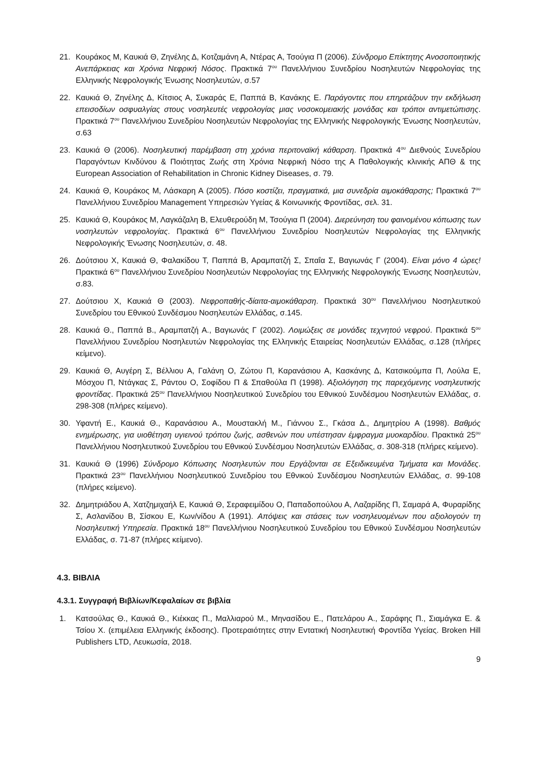21. Κουράκος Μ, Καυκιά Θ, Ζηνέλης Δ, Κοτζαμάνη Α, Ντέρας Α, Τσούγια Π (2006). Σύνδρομο Επίκτητης Ανοσοποιητικής Ανεπάρκειας και Χρόνια Νεφρική Νόσος. Πρακτικά 7<sup>ου</sup> Πανελλήνιου Συνεδρίου Νοσηλευτών Νεφρολογίας της Ελληνικής Νεφρολογικής Ένωσης Νοσηλευτών, σ.57
22. Καυκιά Θ, Ζηνέλης Δ, Κίτσιος Α, Συκαράς Ε, Παππά Β, Κανάκης Ε. Παράγοντες που επηρεάζουν την εκδήλωση επεισοδίων οσφυαλγίας στους νοσηλευτές νεφρολογίας μιας νοσοκομειακής μονάδας και τρόποι αντιμετώπισης. Πρακτικά 7<sup>ου</sup> Πανελλήνιου Συνεδρίου Νοσηλευτών Νεφρολογίας της Ελληνικής Νεφρολογικής Ένωσης Νοσηλευτών, σ.63
23. Καυκιά Θ (2006). Νοσηλευτική παρέμβαση στη χρόνια περιτοναϊκή κάθαρση. Πρακτικά 4<sup>ου</sup> Διεθνούς Συνεδρίου Παραγόντων Κινδύνου & Ποιότητας Ζωής στη Χρόνια Νεφρική Νόσο της Α Παθολογικής κλινικής ΑΠΘ & της European Association of Rehabilitation in Chronic Kidney Diseases, σ. 79.
24. Καυκιά Θ, Κουράκος Μ, Λάσκαρη Α (2005). Πόσο κοστίζει, πραγματικά, μια συνεδρία αιμοκάθαρσης; Πρακτικά 7<sup>ου</sup> Πανελλήνιου Συνεδρίου Management Υπηρεσιών Υγείας & Κοινωνικής Φροντίδας, σελ. 31.
25. Καυκιά Θ, Κουράκος Μ, Λαγκάζαλη Β, Ελευθερούδη Μ, Τσούγια Π (2004). Διερεύνηση του φαινομένου κόπωσης των νοσηλευτών νεφρολογίας. Πρακτικά 6<sup>ου</sup> Πανελλήνιου Συνεδρίου Νοσηλευτών Νεφρολογίας της Ελληνικής Νεφρολογικής Ένωσης Νοσηλευτών, σ. 48.
26. Δούτσιου Χ, Καυκιά Θ, Φαλακίδου Τ, Παππά Β, Αραμπατζή Σ, Σπαΐα Σ, Βαγιωνάς Γ (2004). Είναι μόνο 4 ώρες! Πρακτικά 6<sup>ου</sup> Πανελλήνιου Συνεδρίου Νοσηλευτών Νεφρολογίας της Ελληνικής Νεφρολογικής Ένωσης Νοσηλευτών, σ.83.
27. Δούτσιου Χ, Καυκιά Θ (2003). Νεφροπαθής-δίαιτα-αιμοκάθαρση. Πρακτικά 30<sup>ου</sup> Πανελλήνιου Νοσηλευτικού Συνεδρίου του Εθνικού Συνδέσμου Νοσηλευτών Ελλάδας, σ.145.
28. Καυκιά Θ., Παππά Β., Αραμπατζή Α., Βαγιωνάς Γ (2002). Λοιμώξεις σε μονάδες τεχνητού νεφρού. Πρακτικά 5<sup>ου</sup> Πανελλήνιου Συνεδρίου Νοσηλευτών Νεφρολογίας της Ελληνικής Εταιρείας Νοσηλευτών Ελλάδας, σ.128 (πλήρες κείμενο).
29. Καυκιά Θ, Αυγέρη Σ, Βέλλιου Α, Γαλάνη Ο, Ζώτου Π, Καρανάσιου Α, Κασκάνης Δ, Κατσικούμπα Π, Λούλα Ε, Μόσχου Π, Ντάγκας Σ, Ράντου Ο, Σοφίδου Π & Σπαθούλα Π (1998). Αξιολόγηση της παρεχόμενης νοσηλευτικής φροντίδας. Πρακτικά 25<sup>ου</sup> Πανελλήνιου Νοσηλευτικού Συνεδρίου του Εθνικού Συνδέσμου Νοσηλευτών Ελλάδας, σ. 298-308 (πλήρες κείμενο).
30. Υφαντή Ε., Καυκιά Θ., Καρανάσιου Α., Μουστακλή Μ., Γιάννου Σ., Γκάσα Δ., Δημητρίου Α (1998). Βαθμός ενημέρωσης, για υιοθέτηση υγιεινού τρόπου ζωής, ασθενών που υπέστησαν έμφραγμα μυοκαρδίου. Πρακτικά 25<sup>ου</sup> Πανελλήνιου Νοσηλευτικού Συνεδρίου του Εθνικού Συνδέσμου Νοσηλευτών Ελλάδας, σ. 308-318 (πλήρες κείμενο).
31. Καυκιά Θ (1996) Σύνδρομο Κόπωσης Νοσηλευτών που Εργάζονται σε Εξειδικευμένα Τμήματα και Μονάδες. Πρακτικά 23<sup>ου</sup> Πανελλήνιου Νοσηλευτικού Συνεδρίου του Εθνικού Συνδέσμου Νοσηλευτών Ελλάδας, σ. 99-108 (πλήρες κείμενο).
32. Δημητριάδου Α, Χατζημιχαήλ Ε, Καυκιά Θ, Σεραφειμίδου Ο, Παπαδοπούλου Α, Λαζαρίδης Π, Σαμαρά Α, Φυραρίδης Σ, Ασλανίδου Β, Σίσκου Ε, Κων/νίδου Α (1991). Απόψεις και στάσεις των νοσηλευομένων που αξιολογούν τη Νοσηλευτική Υπηρεσία. Πρακτικά 18<sup>ου</sup> Πανελλήνιου Νοσηλευτικού Συνεδρίου του Εθνικού Συνδέσμου Νοσηλευτών Ελλάδας, σ. 71-87 (πλήρες κείμενο).
4.3. ΒΙΒΛΙΑ
4.3.1. Συγγραφή Βιβλίων/Κεφαλαίων σε βιβλία
1. Κατσούλας Θ., Καυκιά Θ., Κιέκκας Π., Μαλλιαρού Μ., Μηνασίδου Ε., Πατελάρου Α., Σαράφης Π., Σιαμάγκα Ε. & Τσίου Χ. (επιμέλεια Ελληνικής έκδοσης). Προτεραιότητες στην Εντατική Νοσηλευτική Φροντίδα Υγείας. Broken Hill Publishers LTD, Λευκωσία, 2018.
9